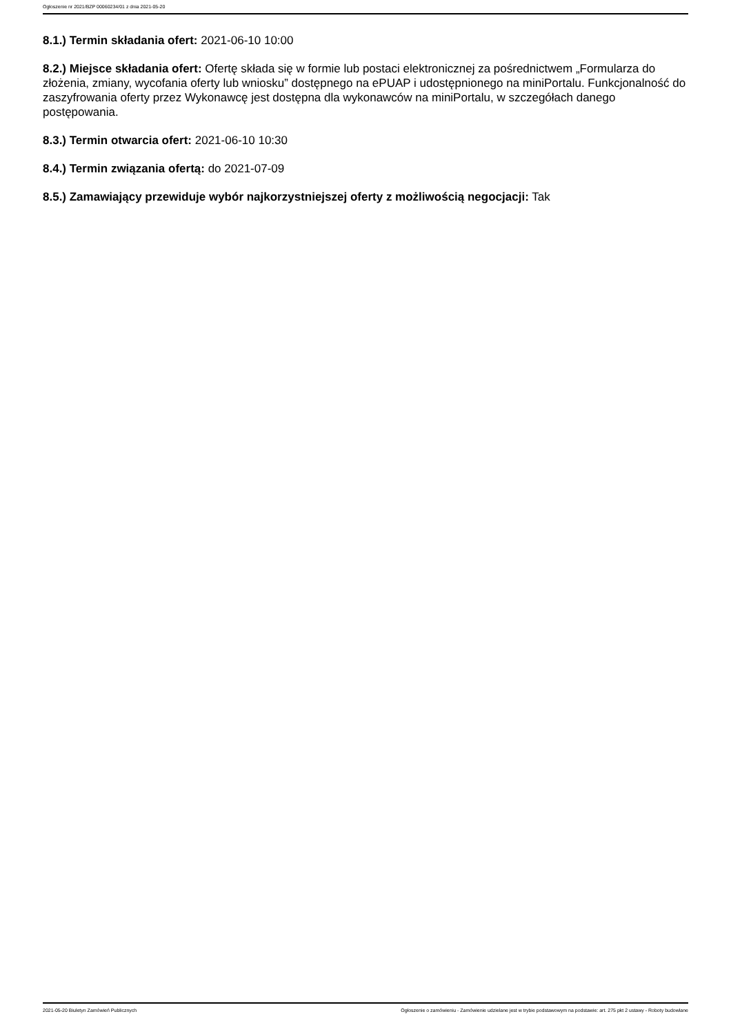Ogłoszenie nr 2021/BZP 00060234/01 z dnia 2021-05-20
8.1.) Termin składania ofert: 2021-06-10 10:00
8.2.) Miejsce składania ofert: Ofertę składa się w formie lub postaci elektronicznej za pośrednictwem „Formularza do złożenia, zmiany, wycofania oferty lub wniosku” dostępnego na ePUAP i udostępnionego na miniPortalu. Funkcjonalność do zaszyfrowania oferty przez Wykonawcę jest dostępna dla wykonawców na miniPortalu, w szczegółach danego postępowania.
8.3.) Termin otwarcia ofert: 2021-06-10 10:30
8.4.) Termin związania ofertą: do 2021-07-09
8.5.) Zamawiający przewiduje wybór najkorzystniejszej oferty z możliwością negocjacji: Tak
2021-05-20 Biuletyn Zamówień Publicznych Ogłoszenie o zamówieniu - Zamówienie udzielane jest w trybie podstawowym na podstawie: art. 275 pkt 2 ustawy - Roboty budowlane